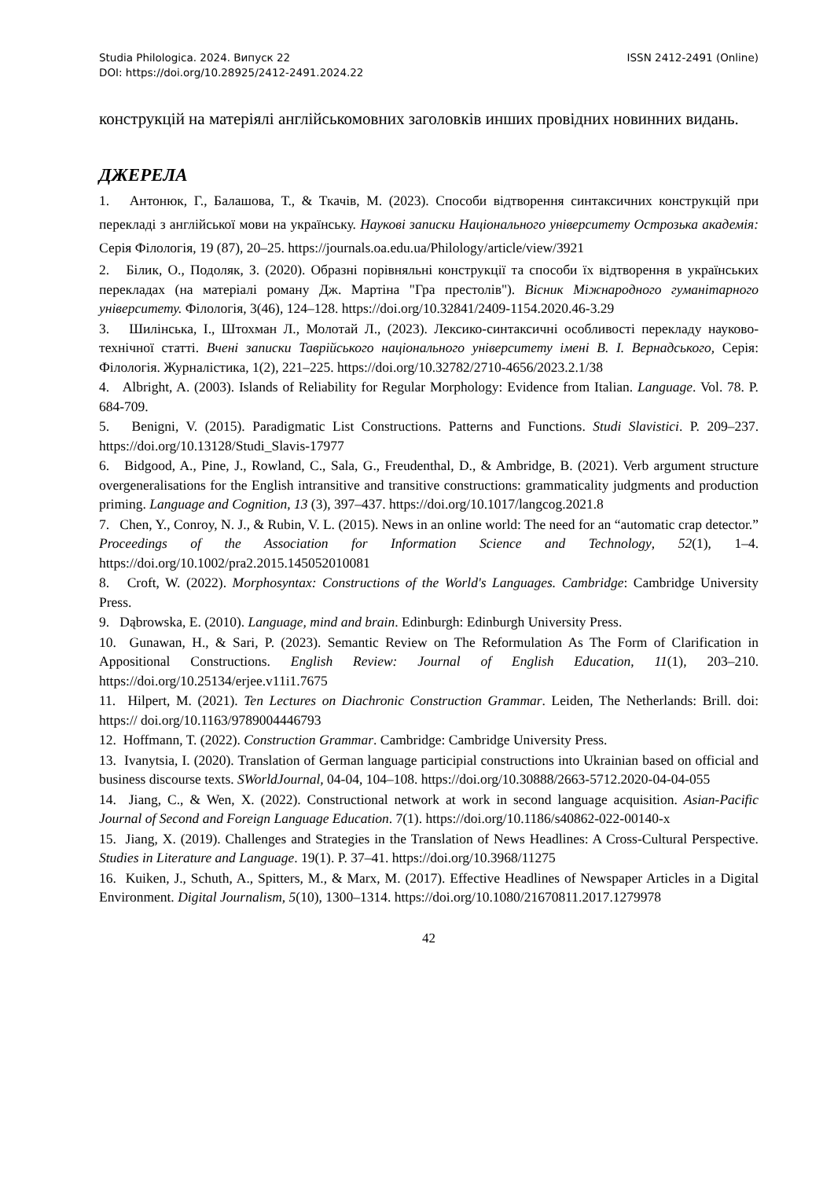Studia Philologica. 2024. Випуск 22 ISSN 2412-2491 (Online)
DOI: https://doi.org/10.28925/2412-2491.2024.22
конструкцій на матеріялі англійськомовних заголовків инших провідних новинних видань.
ДЖЕРЕЛА
1. Антонюк, Г., Балашова, Т., & Ткачів, М. (2023). Способи відтворення синтаксичних конструкцій при перекладі з англійської мови на українську. Наукові записки Національного університету Острозька академія: Серія Філологія, 19 (87), 20–25. https://journals.oa.edu.ua/Philology/article/view/3921
2. Білик, О., Подоляк, З. (2020). Образні порівняльні конструкції та способи їх відтворення в українських перекладах (на матеріалі роману Дж. Мартіна "Гра престолів"). Вісник Міжнародного гуманітарного університету. Філологія, 3(46), 124–128. https://doi.org/10.32841/2409-1154.2020.46-3.29
3. Шилінська, І., Штохман Л., Молотай Л., (2023). Лексико-синтаксичні особливості перекладу науково-технічної статті. Вчені записки Таврійського національного університету імені В. І. Вернадського, Серія: Філологія. Журналістика, 1(2), 221–225. https://doi.org/10.32782/2710-4656/2023.2.1/38
4. Albright, A. (2003). Islands of Reliability for Regular Morphology: Evidence from Italian. Language. Vol. 78. P. 684-709.
5. Benigni, V. (2015). Paradigmatic List Constructions. Patterns and Functions. Studi Slavistici. P. 209–237. https://doi.org/10.13128/Studi_Slavis-17977
6. Bidgood, A., Pine, J., Rowland, C., Sala, G., Freudenthal, D., & Ambridge, B. (2021). Verb argument structure overgeneralisations for the English intransitive and transitive constructions: grammaticality judgments and production priming. Language and Cognition, 13 (3), 397–437. https://doi.org/10.1017/langcog.2021.8
7. Chen, Y., Conroy, N. J., & Rubin, V. L. (2015). News in an online world: The need for an “automatic crap detector.” Proceedings of the Association for Information Science and Technology, 52(1), 1–4. https://doi.org/10.1002/pra2.2015.145052010081
8. Croft, W. (2022). Morphosyntax: Constructions of the World's Languages. Cambridge: Cambridge University Press.
9. Dąbrowska, E. (2010). Language, mind and brain. Edinburgh: Edinburgh University Press.
10. Gunawan, H., & Sari, P. (2023). Semantic Review on The Reformulation As The Form of Clarification in Appositional Constructions. English Review: Journal of English Education, 11(1), 203–210. https://doi.org/10.25134/erjee.v11i1.7675
11. Hilpert, M. (2021). Ten Lectures on Diachronic Construction Grammar. Leiden, The Netherlands: Brill. doi: https:// doi.org/10.1163/9789004446793
12. Hoffmann, T. (2022). Construction Grammar. Cambridge: Cambridge University Press.
13. Ivanytsia, I. (2020). Translation of German language participial constructions into Ukrainian based on official and business discourse texts. SWorldJournal, 04-04, 104–108. https://doi.org/10.30888/2663-5712.2020-04-04-055
14. Jiang, C., & Wen, X. (2022). Constructional network at work in second language acquisition. Asian-Pacific Journal of Second and Foreign Language Education. 7(1). https://doi.org/10.1186/s40862-022-00140-x
15. Jiang, X. (2019). Challenges and Strategies in the Translation of News Headlines: A Cross-Cultural Perspective. Studies in Literature and Language. 19(1). P. 37–41. https://doi.org/10.3968/11275
16. Kuiken, J., Schuth, A., Spitters, M., & Marx, M. (2017). Effective Headlines of Newspaper Articles in a Digital Environment. Digital Journalism, 5(10), 1300–1314. https://doi.org/10.1080/21670811.2017.1279978
42